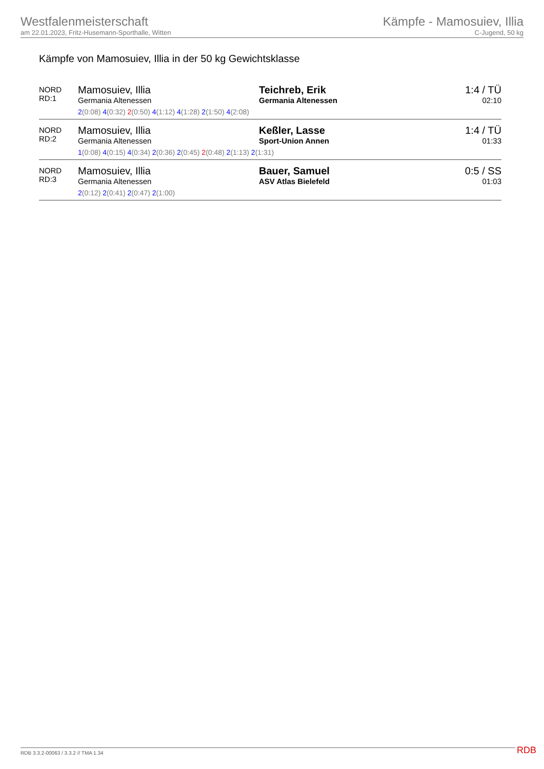Westfalenmeisterschaft
am 22.01.2023, Fritz-Husemann-Sporthalle, Witten
Kämpfe - Mamosuiev, Illia
C-Jugend, 50 kg
Kämpfe von Mamosuiev, Illia in der 50 kg Gewichtsklasse
| NORD RD:1 | Mamosuiev, Illia Germania Altenessen | Teichreb, Erik Germania Altenessen | 1:4 / TÜ 02:10 |
| | 2 (0:08) 4 (0:32) 2 (0:50) 4 (1:12) 4 (1:28) 2 (1:50) 4 (2:08) | | |
| NORD RD:2 | Mamosuiev, Illia Germania Altenessen | Keßler, Lasse Sport-Union Annen | 1:4 / TÜ 01:33 |
| | 1 (0:08) 4 (0:15) 4 (0:34) 2 (0:36) 2 (0:45) 2 (0:48) 2 (1:13) 2 (1:31) | | |
| NORD RD:3 | Mamosuiev, Illia Germania Altenessen | Bauer, Samuel ASV Atlas Bielefeld | 0:5 / SS 01:03 |
| | 2 (0:12) 2 (0:41) 2 (0:47) 2 (1:00) | | |
RDB 3.3.2-00063 / 3.3.2 // TMA 1.34
RDB